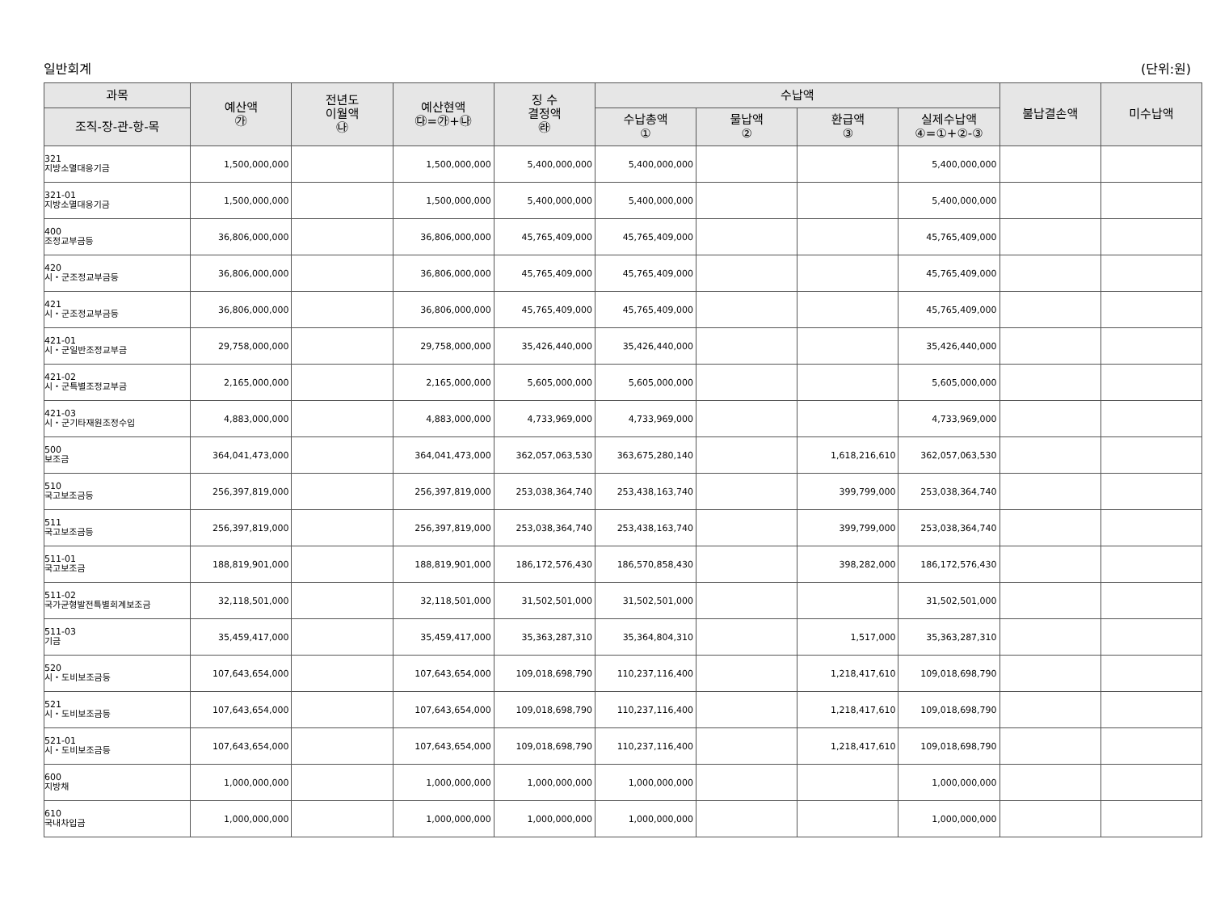일반회계 (단위:원)
| 과목 | 예산액 ㉮ | 전년도 이월액 ㉯ | 예산현액 ㉰=㉮+㉯ | 징 수 결정액 ㉱ | 수납액 | | | | 불납결손액 | 미수납액 |
| --- | --- | --- | --- | --- | --- | --- | --- | --- | --- | --- |
| 조직-장-관-항-목 | | | | | 수납총액 ① | 물납액 ② | 환급액 ③ | 실제수납액 ④=①+②-③ | | |
| 321 지방소멸대응기금 | 1,500,000,000 | | 1,500,000,000 | 5,400,000,000 | 5,400,000,000 | | | 5,400,000,000 | | |
| 321-01 지방소멸대응기금 | 1,500,000,000 | | 1,500,000,000 | 5,400,000,000 | 5,400,000,000 | | | 5,400,000,000 | | |
| 400 조정교부금등 | 36,806,000,000 | | 36,806,000,000 | 45,765,409,000 | 45,765,409,000 | | | 45,765,409,000 | | |
| 420 시・군조정교부금등 | 36,806,000,000 | | 36,806,000,000 | 45,765,409,000 | 45,765,409,000 | | | 45,765,409,000 | | |
| 421 시・군조정교부금등 | 36,806,000,000 | | 36,806,000,000 | 45,765,409,000 | 45,765,409,000 | | | 45,765,409,000 | | |
| 421-01 시・군일반조정교부금 | 29,758,000,000 | | 29,758,000,000 | 35,426,440,000 | 35,426,440,000 | | | 35,426,440,000 | | |
| 421-02 시・군특별조정교부금 | 2,165,000,000 | | 2,165,000,000 | 5,605,000,000 | 5,605,000,000 | | | 5,605,000,000 | | |
| 421-03 시・군기타재원조정수입 | 4,883,000,000 | | 4,883,000,000 | 4,733,969,000 | 4,733,969,000 | | | 4,733,969,000 | | |
| 500 보조금 | 364,041,473,000 | | 364,041,473,000 | 362,057,063,530 | 363,675,280,140 | | 1,618,216,610 | 362,057,063,530 | | |
| 510 국고보조금등 | 256,397,819,000 | | 256,397,819,000 | 253,038,364,740 | 253,438,163,740 | | 399,799,000 | 253,038,364,740 | | |
| 511 국고보조금등 | 256,397,819,000 | | 256,397,819,000 | 253,038,364,740 | 253,438,163,740 | | 399,799,000 | 253,038,364,740 | | |
| 511-01 국고보조금 | 188,819,901,000 | | 188,819,901,000 | 186,172,576,430 | 186,570,858,430 | | 398,282,000 | 186,172,576,430 | | |
| 511-02 국가균형발전특별회계보조금 | 32,118,501,000 | | 32,118,501,000 | 31,502,501,000 | 31,502,501,000 | | | 31,502,501,000 | | |
| 511-03 기금 | 35,459,417,000 | | 35,459,417,000 | 35,363,287,310 | 35,364,804,310 | | 1,517,000 | 35,363,287,310 | | |
| 520 시・도비보조금등 | 107,643,654,000 | | 107,643,654,000 | 109,018,698,790 | 110,237,116,400 | | 1,218,417,610 | 109,018,698,790 | | |
| 521 시・도비보조금등 | 107,643,654,000 | | 107,643,654,000 | 109,018,698,790 | 110,237,116,400 | | 1,218,417,610 | 109,018,698,790 | | |
| 521-01 시・도비보조금등 | 107,643,654,000 | | 107,643,654,000 | 109,018,698,790 | 110,237,116,400 | | 1,218,417,610 | 109,018,698,790 | | |
| 600 지방채 | 1,000,000,000 | | 1,000,000,000 | 1,000,000,000 | 1,000,000,000 | | | 1,000,000,000 | | |
| 610 국내차입금 | 1,000,000,000 | | 1,000,000,000 | 1,000,000,000 | 1,000,000,000 | | | 1,000,000,000 | | |